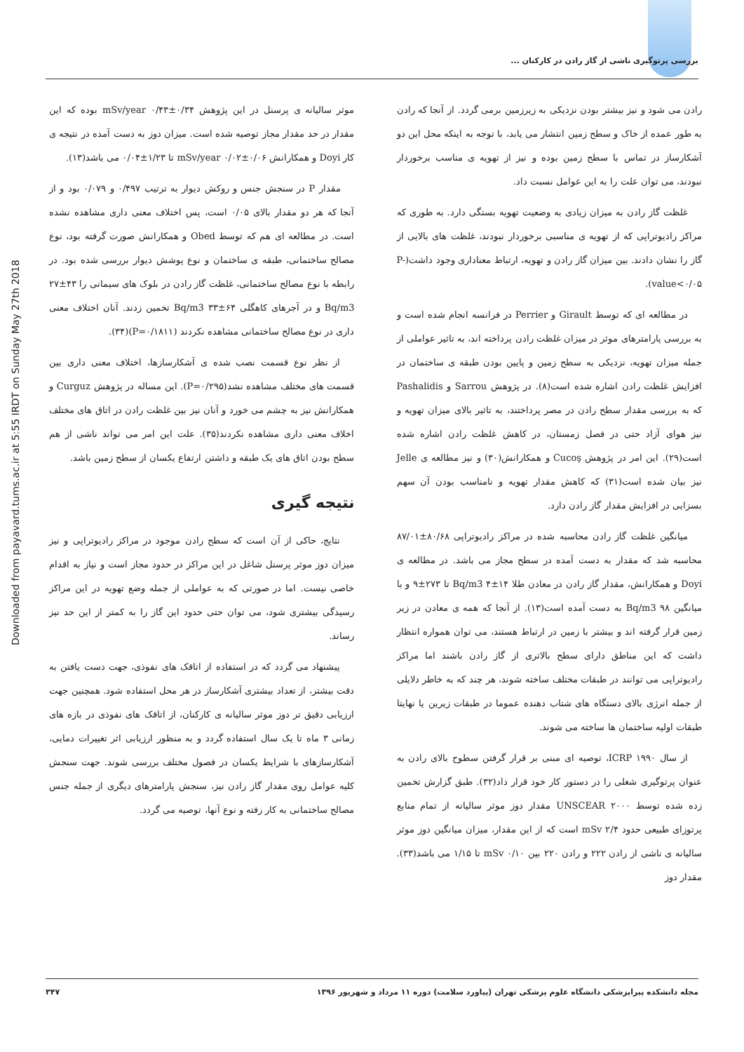بررسی پرتوگیری ناشی از گاز رادن در کارکنان ...
Downloaded from payavard.tums.ac.ir at 5:55 IRDT on Sunday May 27th 2018
رادن می شود و نیز بیشتر بودن نزدیکی به زیرزمین برمی گردد. از آنجا که رادن به طور عمده از خاک و سطح زمین انتشار می یابد، با توجه به اینکه محل این دو آشکارساز در تماس با سطح زمین بوده و نیز از تهویه ی مناسب برخوردار نبودند، می توان علت را به این عوامل نسبت داد.
غلظت گاز رادن به میزان زیادی به وضعیت تهویه بستگی دارد. به طوری که مراکز رادیوتراپی که از تهویه ی مناسبی برخوردار نبودند، غلظت های بالایی از گاز را نشان دادند. بین میزان گاز رادن و تهویه، ارتباط معناداری وجود داشت(P-value<۰/۰۵).
در مطالعه ای که توسط Girault و Perrier در فرانسه انجام شده است و به بررسی پارامترهای موثر در میزان غلظت رادن پرداخته اند، به تاثیر عواملی از جمله میزان تهویه، نزدیکی به سطح زمین و پایین بودن طبقه ی ساختمان در افزایش غلظت رادن اشاره شده است(۸). در پژوهش Sarrou و Pashalidis که به بررسی مقدار سطح رادن در مصر پرداختند، به تاثیر بالای میزان تهویه و نیز هوای آزاد حتی در فصل زمستان، در کاهش غلظت رادن اشاره شده است(۲۹). این امر در پژوهش Cucoş و همکارانش(۳۰) و نیز مطالعه ی Jelle نیز بیان شده است(۳۱) که کاهش مقدار تهویه و نامناسب بودن آن سهم بسزایی در افزایش مقدار گاز رادن دارد.
میانگین غلظت گاز رادن محاسبه شده در مراکز رادیوتراپی ۸۰/۶۸±۸۷/۰۱ محاسبه شد که مقدار به دست آمده در سطح مجاز می باشد. در مطالعه ی Doyi و همکارانش، مقدار گاز رادن در معادن طلا ۱۴±۴ Bq/m3 تا ۲۷۳±۹ و با میانگین ۹۸ Bq/m3 به دست آمده است(۱۳). از آنجا که همه ی معادن در زیر زمین قرار گرفته اند و بیشتر با زمین در ارتباط هستند، می توان همواره انتظار داشت که این مناطق دارای سطح بالاتری از گاز رادن باشند اما مراکز رادیوتراپی می توانند در طبقات مختلف ساخته شوند، هر چند که به خاطر دلایلی از جمله انرژی بالای دستگاه های شتاب دهنده عموما در طبقات زیرین یا نهایتا طبقات اولیه ساختمان ها ساخته می شوند.
از سال ۱۹۹۰ ICRP، توصیه ای مبنی بر قرار گرفتن سطوح بالای رادن به عنوان پرتوگیری شغلی را در دستور کار خود قرار داد(۳۲). طبق گزارش تخمین زده شده توسط UNSCEAR ۲۰۰۰ مقدار دوز موثر سالیانه از تمام منابع پرتوزای طبیعی حدود ۲/۴ mSv است که از این مقدار، میزان میانگین دوز موثر سالیانه ی ناشی از رادن ۲۲۲ و رادن ۲۲۰ بین ۰/۱۰ mSv تا ۱/۱۵ می باشد(۳۳). مقدار دوز
موثر سالیانه ی پرسنل در این پژوهش ۰/۳۴±۰/۴۳ mSv/year بوده که این مقدار در حد مقدار مجاز توصیه شده است. میزان دوز به دست آمده در نتیجه ی کار Doyi و همکارانش ۰/۰۶±۰/۰۲ mSv/year تا ۱/۲۳±۰/۰۴ می باشد(۱۳).
مقدار P در سنجش جنس و روکش دیوار به ترتیب ۰/۴۹۷ و ۰/۰۷۹ بود و از آنجا که هر دو مقدار بالای ۰/۰۵ است، پس اختلاف معنی داری مشاهده نشده است. در مطالعه ای هم که توسط Obed و همکارانش صورت گرفته بود، نوع مصالح ساختمانی، طبقه ی ساختمان و نوع پوشش دیوار بررسی شده بود. در رابطه با نوع مصالح ساختمانی، غلظت گاز رادن در بلوک های سیمانی را ۴۳±۲۷ Bq/m3 و در آجرهای کاهگلی ۶۴±۳۳ Bq/m3 تخمین زدند. آنان اختلاف معنی داری در نوع مصالح ساختمانی مشاهده نکردند (P=۰/۱۸۱۱)(۳۴).
از نظر نوع قسمت نصب شده ی آشکارسازها، اختلاف معنی داری بین قسمت های مختلف مشاهده نشد(P=۰/۲۹۵). این مساله در پژوهش Curguz و همکارانش نیز به چشم می خورد و آنان نیز بین غلظت رادن در اتاق های مختلف اخلاف معنی داری مشاهده نکردند(۳۵). علت این امر می تواند ناشی از هم سطح بودن اتاق های یک طبقه و داشتن ارتفاع یکسان از سطح زمین باشد.
نتیجه گیری
نتایج، حاکی از آن است که سطح رادن موجود در مراکز رادیوتراپی و نیز میزان دوز موثر پرسنل شاغل در این مراکز در حدود مجاز است و نیاز به اقدام خاصی نیست. اما در صورتی که به عواملی از جمله وضع تهویه در این مراکز رسیدگی بیشتری شود، می توان حتی حدود این گاز را به کمتر از این حد نیز رساند.
پیشنهاد می گردد که در استفاده از اتاقک های نفوذی، جهت دست یافتن به دقت بیشتر، از تعداد بیشتری آشکارساز در هر محل استفاده شود. همچنین جهت ارزیابی دقیق تر دوز موثر سالیانه ی کارکنان، از اتاقک های نفوذی در بازه های زمانی ۳ ماه تا یک سال استفاده گردد و به منظور ارزیابی اثر تغییرات دمایی، آشکارسازهای با شرایط یکسان در فصول مختلف بررسی شوند. جهت سنجش کلیه عوامل روی مقدار گاز رادن نیز، سنجش پارامترهای دیگری از جمله جنس مصالح ساختمانی به کار رفته و نوع آنها، توصیه می گردد.
مجله دانشکده پیراپزشکی دانشگاه علوم پزشکی تهران (پیاورد سلامت) دوره ۱۱ مرداد و شهریور ۱۳۹۶ ۳۴۷